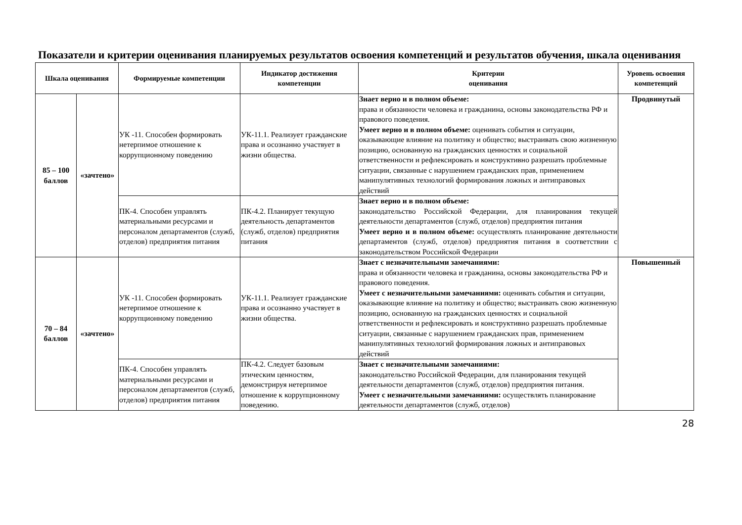Показатели и критерии оценивания планируемых результатов освоения компетенций и результатов обучения, шкала оценивания
| Шкала оценивания | | Формируемые компетенции | Индикатор достижения компетенции | Критерии оценивания | Уровень освоения компетенций |
| --- | --- | --- | --- | --- | --- |
| 85 – 100 баллов | «зачтено» | УК -11. Способен формировать нетерпимое отношение к коррупционному поведению | УК-11.1. Реализует гражданские права и осознанно участвует в жизни общества. | Знает верно и в полном объеме: права и обязанности человека и гражданина, основы законодательства РФ и правового поведения. Умеет верно и в полном объеме: оценивать события и ситуации, оказывающие влияние на политику и общество; выстраивать свою жизненную позицию, основанную на гражданских ценностях и социальной ответственности и рефлексировать и конструктивно разрешать проблемные ситуации, связанные с нарушением гражданских прав, применением манипулятивных технологий формирования ложных и антиправовых действий | Продвинутый |
| | | ПК-4. Способен управлять материальными ресурсами и персоналом департаментов (служб, отделов) предприятия питания | ПК-4.2. Планирует текущую деятельность департаментов (служб, отделов) предприятия питания | Знает верно и в полном объеме: законодательство Российской Федерации, для планирования текущей деятельности департаментов (служб, отделов) предприятия питания Умеет верно и в полном объеме: осуществлять планирование деятельности департаментов (служб, отделов) предприятия питания в соответствии с законодательством Российской Федерации | |
| 70 – 84 баллов | «зачтено» | УК -11. Способен формировать нетерпимое отношение к коррупционному поведению | УК-11.1. Реализует гражданские права и осознанно участвует в жизни общества. | Знает с незначительными замечаниями: права и обязанности человека и гражданина, основы законодательства РФ и правового поведения. Умеет с незначительными замечаниями: оценивать события и ситуации, оказывающие влияние на политику и общество; выстраивать свою жизненную позицию, основанную на гражданских ценностях и социальной ответственности и рефлексировать и конструктивно разрешать проблемные ситуации, связанные с нарушением гражданских прав, применением манипулятивных технологий формирования ложных и антиправовых действий | Повышенный |
| | | ПК-4. Способен управлять материальными ресурсами и персоналом департаментов (служб, отделов) предприятия питания | ПК-4.2. Следует базовым этическим ценностям, демонстрируя нетерпимое отношение к коррупционному поведению. | Знает с незначительными замечаниями: законодательство Российской Федерации, для планирования текущей деятельности департаментов (служб, отделов) предприятия питания. Умеет с незначительными замечаниями: осуществлять планирование деятельности департаментов (служб, отделов) | |
28